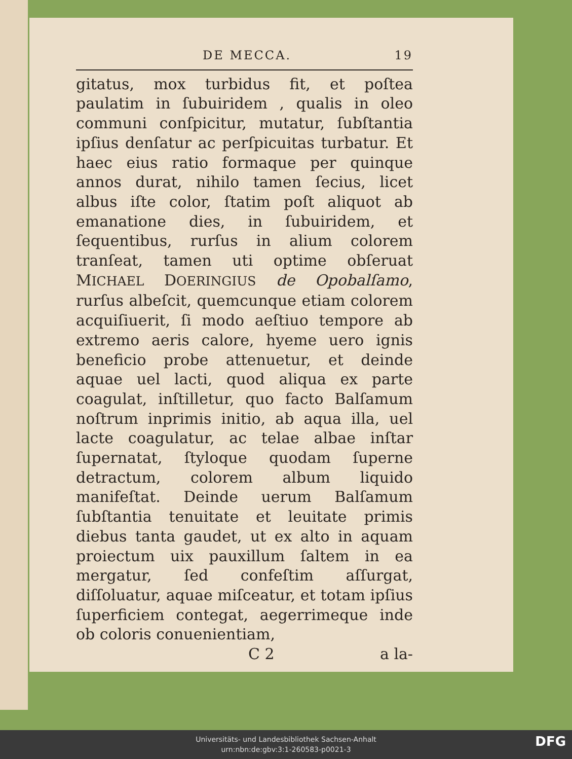DE MECCA. 19
gitatus, mox turbidus fit, et poſtea paulatim in ſubuiridem , qualis in oleo communi conſpicitur, mutatur, ſubſtantia ipſius denſatur ac perſpicuitas turbatur. Et haec eius ratio formaque per quinque annos durat, nihilo tamen ſecius, licet albus iſte color, ſtatim poſt aliquot ab emanatione dies, in ſubuiridem, et ſequentibus, rurſus in alium colorem tranſeat, tamen uti optime obſeruat MICHAEL DOERINGIUS de Opobalſamo, rurſus albeſcit, quemcunque etiam colorem acquiſiuerit, ſi modo aeſtiuo tempore ab extremo aeris calore, hyeme uero ignis beneficio probe attenuetur, et deinde aquae uel lacti, quod aliqua ex parte coagulat, inſtilletur, quo facto Balſamum noſtrum inprimis initio, ab aqua illa, uel lacte coagulatur, ac telae albae inſtar ſupernatat, ſtyloque quodam ſuperne detractum, colorem album liquido manifeſtat. Deinde uerum Balſamum ſubſtantia tenuitate et leuitate primis diebus tanta gaudet, ut ex alto in aquam proiectum uix pauxillum ſaltem in ea mergatur, ſed confeſtim aſſurgat, diſſoluatur, aquae miſceatur, et totam ipſius ſuperficiem contegat, aegerrimeque inde ob coloris conuenientiam,
C 2 a la-
Universitäts- und Landesbibliothek Sachsen-Anhalt
urn:nbn:de:gbv:3:1-260583-p0021-3
DFG